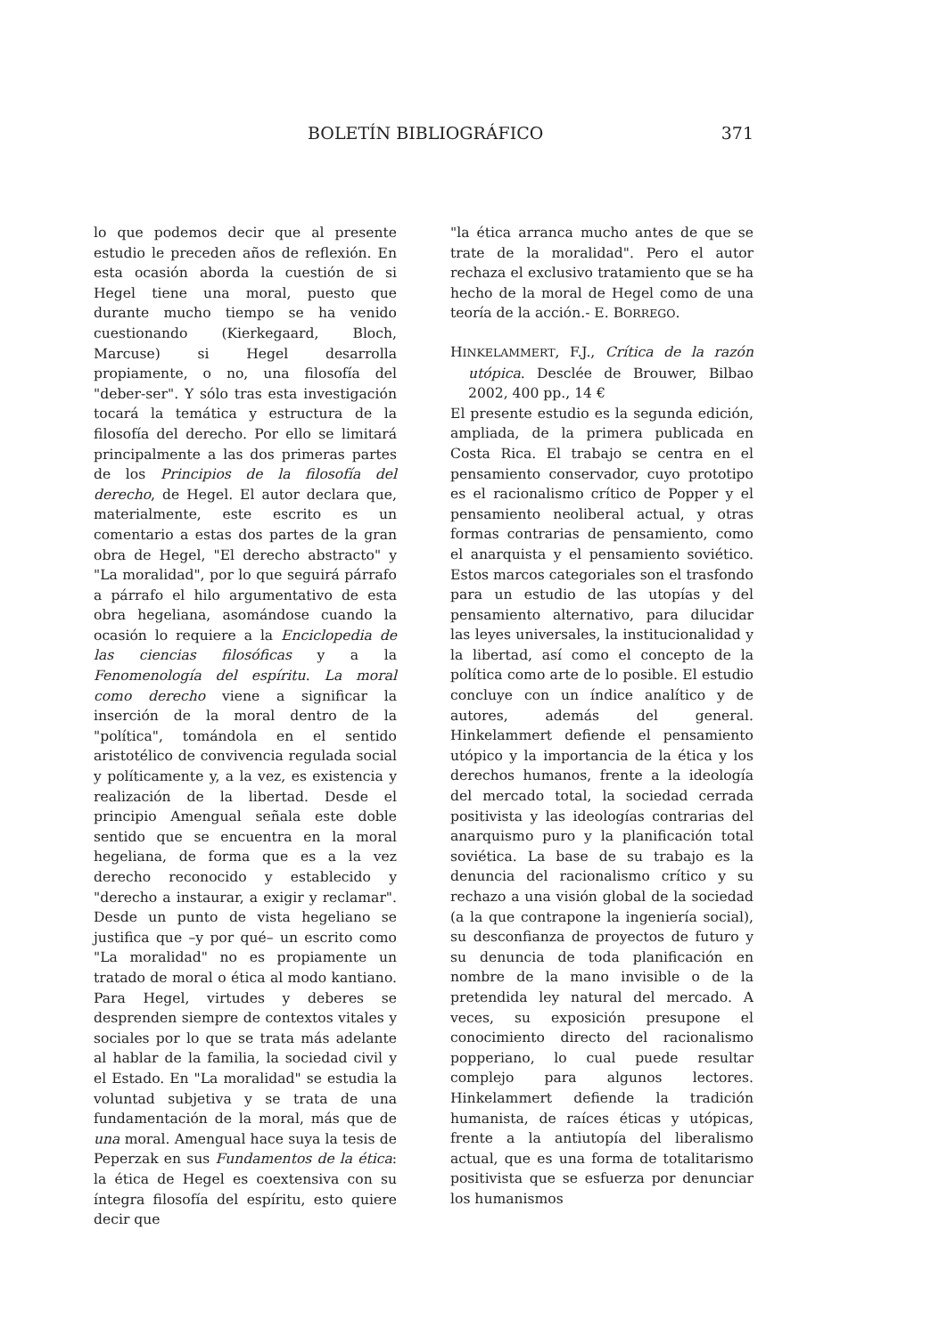BOLETÍN BIBLIOGRÁFICO 371
lo que podemos decir que al presente estudio le preceden años de reflexión. En esta ocasión aborda la cuestión de si Hegel tiene una moral, puesto que durante mucho tiempo se ha venido cuestionando (Kierkegaard, Bloch, Marcuse) si Hegel desarrolla propiamente, o no, una filosofía del "deber-ser". Y sólo tras esta investigación tocará la temática y estructura de la filosofía del derecho. Por ello se limitará principalmente a las dos primeras partes de los Principios de la filosofía del derecho, de Hegel. El autor declara que, materialmente, este escrito es un comentario a estas dos partes de la gran obra de Hegel, "El derecho abstracto" y "La moralidad", por lo que seguirá párrafo a párrafo el hilo argumentativo de esta obra hegeliana, asomándose cuando la ocasión lo requiere a la Enciclopedia de las ciencias filosóficas y a la Fenomenología del espíritu. La moral como derecho viene a significar la inserción de la moral dentro de la "política", tomándola en el sentido aristotélico de convivencia regulada social y políticamente y, a la vez, es existencia y realización de la libertad. Desde el principio Amengual señala este doble sentido que se encuentra en la moral hegeliana, de forma que es a la vez derecho reconocido y establecido y "derecho a instaurar, a exigir y reclamar". Desde un punto de vista hegeliano se justifica que –y por qué– un escrito como "La moralidad" no es propiamente un tratado de moral o ética al modo kantiano. Para Hegel, virtudes y deberes se desprenden siempre de contextos vitales y sociales por lo que se trata más adelante al hablar de la familia, la sociedad civil y el Estado. En "La moralidad" se estudia la voluntad subjetiva y se trata de una fundamentación de la moral, más que de una moral. Amengual hace suya la tesis de Peperzak en sus Fundamentos de la ética: la ética de Hegel es coextensiva con su íntegra filosofía del espíritu, esto quiere decir que
"la ética arranca mucho antes de que se trate de la moralidad". Pero el autor rechaza el exclusivo tratamiento que se ha hecho de la moral de Hegel como de una teoría de la acción.- E. BORREGO.
HINKELAMMERT, F.J., Crítica de la razón utópica. Desclée de Brouwer, Bilbao 2002, 400 pp., 14 €
El presente estudio es la segunda edición, ampliada, de la primera publicada en Costa Rica. El trabajo se centra en el pensamiento conservador, cuyo prototipo es el racionalismo crítico de Popper y el pensamiento neoliberal actual, y otras formas contrarias de pensamiento, como el anarquista y el pensamiento soviético. Estos marcos categoriales son el trasfondo para un estudio de las utopías y del pensamiento alternativo, para dilucidar las leyes universales, la institucionalidad y la libertad, así como el concepto de la política como arte de lo posible. El estudio concluye con un índice analítico y de autores, además del general. Hinkelammert defiende el pensamiento utópico y la importancia de la ética y los derechos humanos, frente a la ideología del mercado total, la sociedad cerrada positivista y las ideologías contrarias del anarquismo puro y la planificación total soviética. La base de su trabajo es la denuncia del racionalismo crítico y su rechazo a una visión global de la sociedad (a la que contrapone la ingeniería social), su desconfianza de proyectos de futuro y su denuncia de toda planificación en nombre de la mano invisible o de la pretendida ley natural del mercado. A veces, su exposición presupone el conocimiento directo del racionalismo popperiano, lo cual puede resultar complejo para algunos lectores. Hinkelammert defiende la tradición humanista, de raíces éticas y utópicas, frente a la antiutopía del liberalismo actual, que es una forma de totalitarismo positivista que se esfuerza por denunciar los humanismos